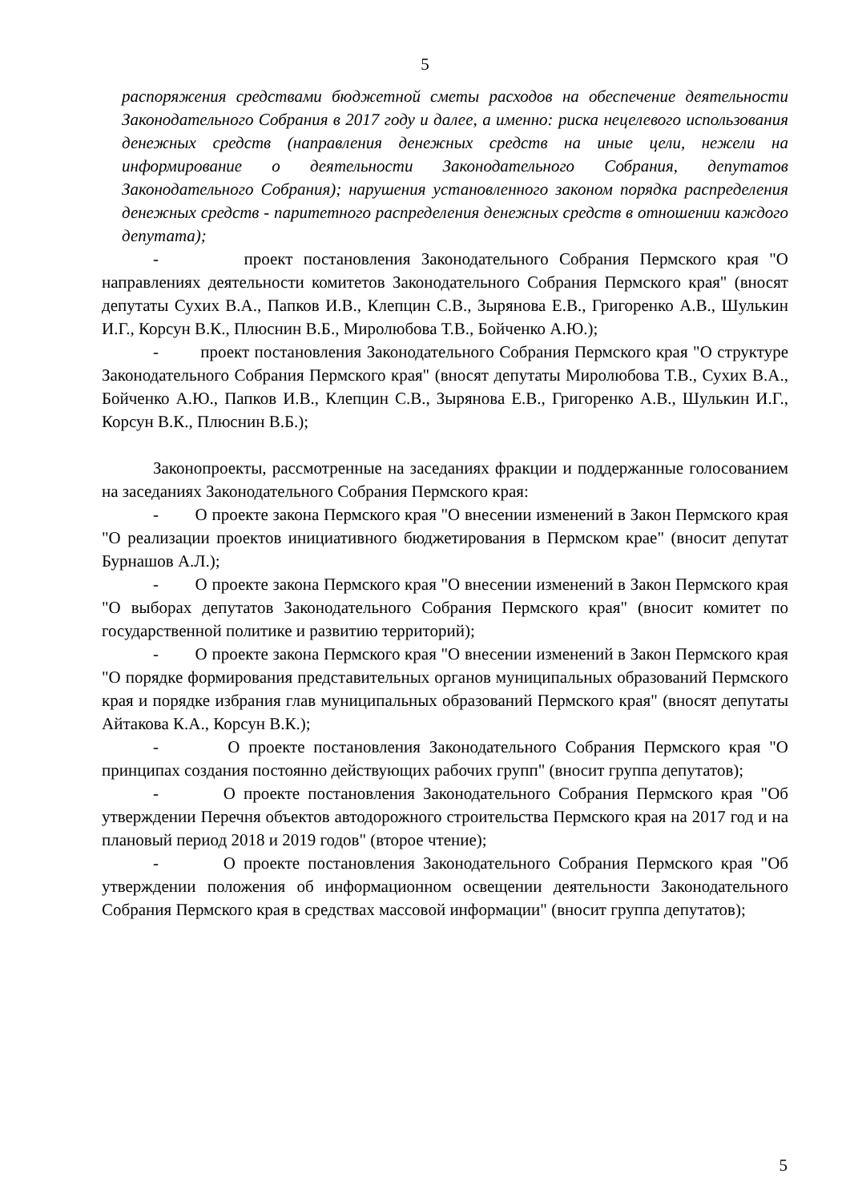5
распоряжения средствами бюджетной сметы расходов на обеспечение деятельности Законодательного Собрания в 2017 году и далее, а именно: риска нецелевого использования денежных средств (направления денежных средств на иные цели, нежели на информирование о деятельности Законодательного Собрания, депутатов Законодательного Собрания); нарушения установленного законом порядка распределения денежных средств - паритетного распределения денежных средств в отношении каждого депутата);
- проект постановления Законодательного Собрания Пермского края "О направлениях деятельности комитетов Законодательного Собрания Пермского края" (вносят депутаты Сухих В.А., Папков И.В., Клепцин С.В., Зырянова Е.В., Григоренко А.В., Шулькин И.Г., Корсун В.К., Плюснин В.Б., Миролюбова Т.В., Бойченко А.Ю.);
- проект постановления Законодательного Собрания Пермского края "О структуре Законодательного Собрания Пермского края" (вносят депутаты Миролюбова Т.В., Сухих В.А., Бойченко А.Ю., Папков И.В., Клепцин С.В., Зырянова Е.В., Григоренко А.В., Шулькин И.Г., Корсун В.К., Плюснин В.Б.);
Законопроекты, рассмотренные на заседаниях фракции и поддержанные голосованием на заседаниях Законодательного Собрания Пермского края:
- О проекте закона Пермского края "О внесении изменений в Закон Пермского края "О реализации проектов инициативного бюджетирования в Пермском крае" (вносит депутат Бурнашов А.Л.);
- О проекте закона Пермского края "О внесении изменений в Закон Пермского края "О выборах депутатов Законодательного Собрания Пермского края" (вносит комитет по государственной политике и развитию территорий);
- О проекте закона Пермского края "О внесении изменений в Закон Пермского края "О порядке формирования представительных органов муниципальных образований Пермского края и порядке избрания глав муниципальных образований Пермского края" (вносят депутаты Айтакова К.А., Корсун В.К.);
- О проекте постановления Законодательного Собрания Пермского края "О принципах создания постоянно действующих рабочих групп" (вносит группа депутатов);
- О проекте постановления Законодательного Собрания Пермского края "Об утверждении Перечня объектов автодорожного строительства Пермского края на 2017 год и на плановый период 2018 и 2019 годов" (второе чтение);
- О проекте постановления Законодательного Собрания Пермского края "Об утверждении положения об информационном освещении деятельности Законодательного Собрания Пермского края в средствах массовой информации" (вносит группа депутатов);
5